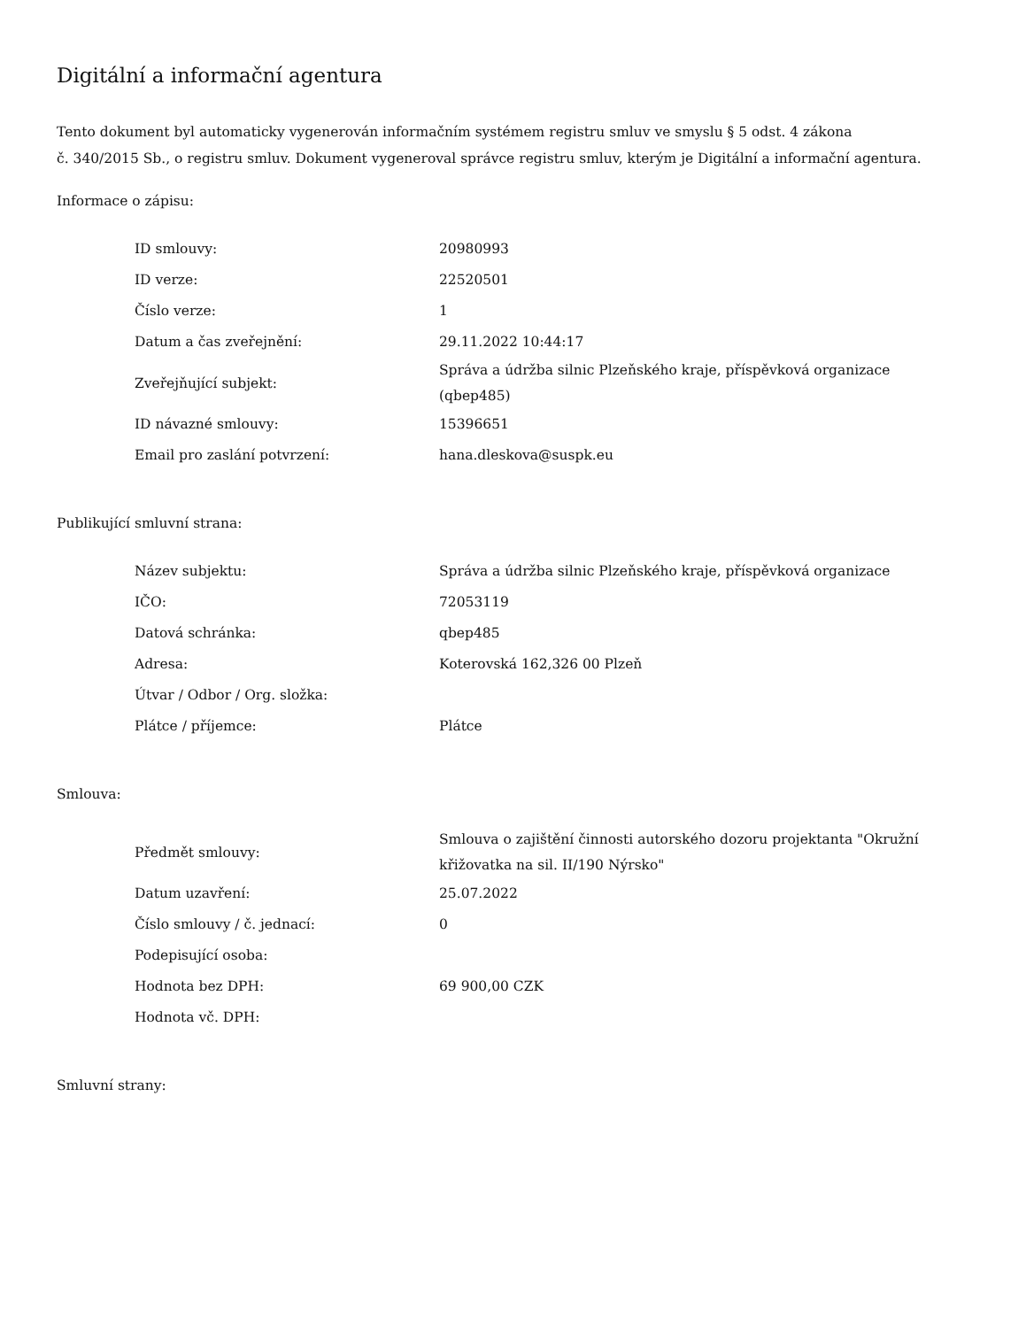Digitální a informační agentura
Tento dokument byl automaticky vygenerován informačním systémem registru smluv ve smyslu § 5 odst. 4 zákona
č. 340/2015 Sb., o registru smluv. Dokument vygeneroval správce registru smluv, kterým je Digitální a informační agentura.
Informace o zápisu:
| ID smlouvy: | 20980993 |
| ID verze: | 22520501 |
| Číslo verze: | 1 |
| Datum a čas zveřejnění: | 29.11.2022 10:44:17 |
| Zveřejňující subjekt: | Správa a údržba silnic Plzeňského kraje, příspěvková organizace (qbep485) |
| ID návazné smlouvy: | 15396651 |
| Email pro zaslání potvrzení: | hana.dleskova@suspk.eu |
Publikující smluvní strana:
| Název subjektu: | Správa a údržba silnic Plzeňského kraje, příspěvková organizace |
| IČO: | 72053119 |
| Datová schránka: | qbep485 |
| Adresa: | Koterovská 162,326 00 Plzeň |
| Útvar / Odbor / Org. složka: | |
| Plátce / příjemce: | Plátce |
Smlouva:
| Předmět smlouvy: | Smlouva o zajištění činnosti autorského dozoru projektanta "Okružní křižovatka na sil. II/190 Nýrsko" |
| Datum uzavření: | 25.07.2022 |
| Číslo smlouvy / č. jednací: | 0 |
| Podepisující osoba: | |
| Hodnota bez DPH: | 69 900,00 CZK |
| Hodnota vč. DPH: | |
Smluvní strany: